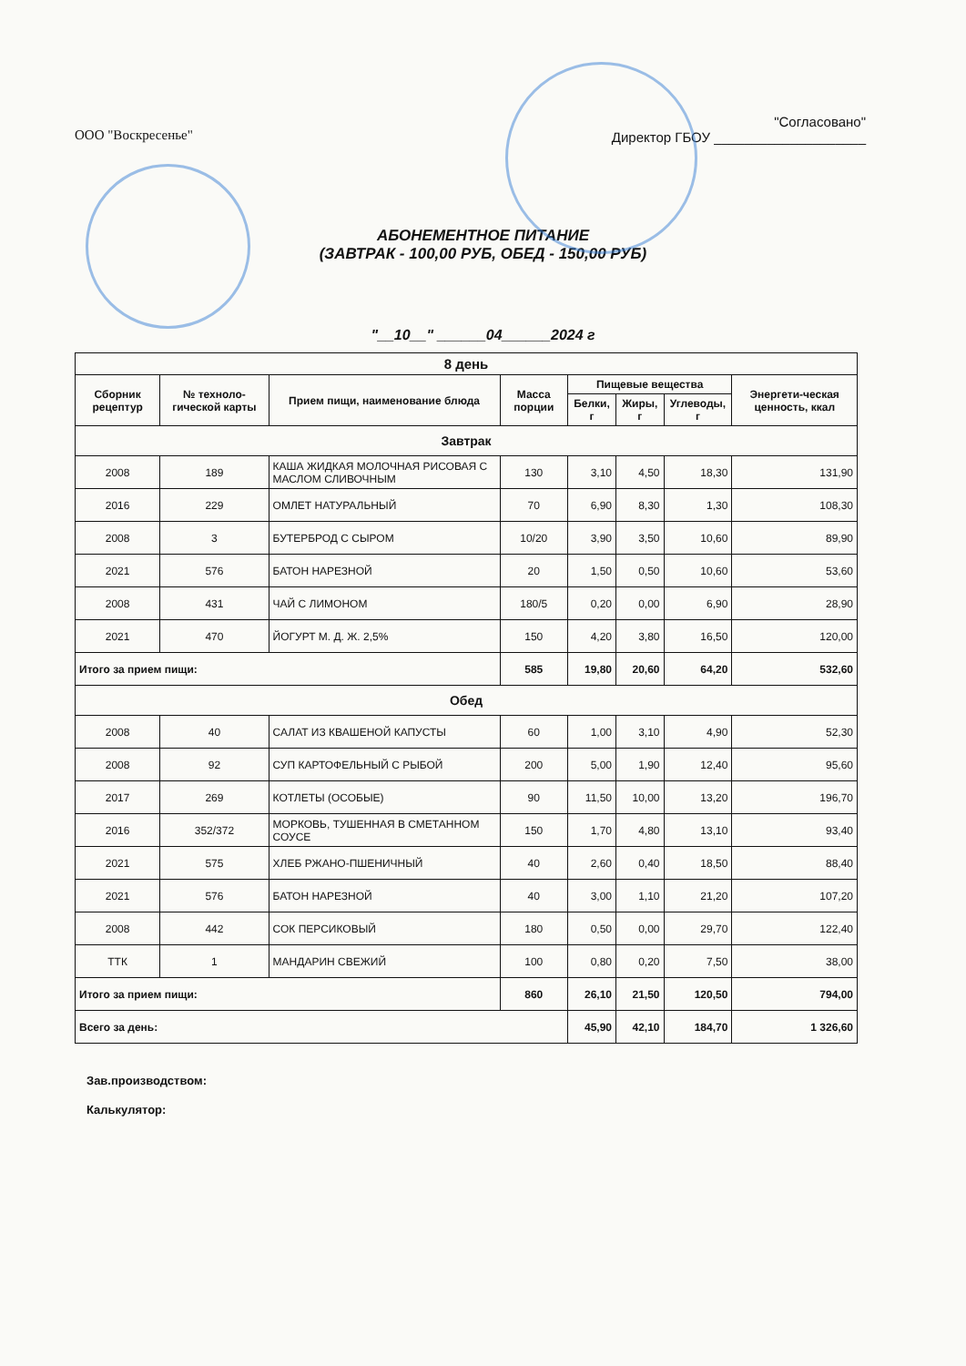ООО "Воскресенье"
"Согласовано"
Директор ГБОУ ____________________
АБОНЕМЕНТНОЕ ПИТАНИЕ
(ЗАВТРАК - 100,00 РУБ, ОБЕД - 150,00 РУБ)
"__10__" ______04______2024 г
| 8 день | | | | | | | |
| --- | --- | --- | --- | --- | --- | --- | --- |
| Сборник рецептур | № техноло-гической карты | Прием пищи, наименование блюда | Масса порции | Пищевые вещества | | | Энергети-ческая ценность, ккал |
| | | | | Белки, г | Жиры, г | Углеводы, г | |
| Завтрак | | | | | | | |
| 2008 | 189 | КАША ЖИДКАЯ МОЛОЧНАЯ РИСОВАЯ С МАСЛОМ СЛИВОЧНЫМ | 130 | 3,10 | 4,50 | 18,30 | 131,90 |
| 2016 | 229 | ОМЛЕТ НАТУРАЛЬНЫЙ | 70 | 6,90 | 8,30 | 1,30 | 108,30 |
| 2008 | 3 | БУТЕРБРОД С СЫРОМ | 10/20 | 3,90 | 3,50 | 10,60 | 89,90 |
| 2021 | 576 | БАТОН НАРЕЗНОЙ | 20 | 1,50 | 0,50 | 10,60 | 53,60 |
| 2008 | 431 | ЧАЙ С ЛИМОНОМ | 180/5 | 0,20 | 0,00 | 6,90 | 28,90 |
| 2021 | 470 | ЙОГУРТ М. Д. Ж. 2,5% | 150 | 4,20 | 3,80 | 16,50 | 120,00 |
| Итого за прием пищи: | | | 585 | 19,80 | 20,60 | 64,20 | 532,60 |
| Обед | | | | | | | |
| 2008 | 40 | САЛАТ ИЗ КВАШЕНОЙ КАПУСТЫ | 60 | 1,00 | 3,10 | 4,90 | 52,30 |
| 2008 | 92 | СУП КАРТОФЕЛЬНЫЙ С РЫБОЙ | 200 | 5,00 | 1,90 | 12,40 | 95,60 |
| 2017 | 269 | КОТЛЕТЫ (ОСОБЫЕ) | 90 | 11,50 | 10,00 | 13,20 | 196,70 |
| 2016 | 352/372 | МОРКОВЬ, ТУШЕННАЯ В СМЕТАННОМ СОУСЕ | 150 | 1,70 | 4,80 | 13,10 | 93,40 |
| 2021 | 575 | ХЛЕБ РЖАНО-ПШЕНИЧНЫЙ | 40 | 2,60 | 0,40 | 18,50 | 88,40 |
| 2021 | 576 | БАТОН НАРЕЗНОЙ | 40 | 3,00 | 1,10 | 21,20 | 107,20 |
| 2008 | 442 | СОК ПЕРСИКОВЫЙ | 180 | 0,50 | 0,00 | 29,70 | 122,40 |
| ТТК | 1 | МАНДАРИН СВЕЖИЙ | 100 | 0,80 | 0,20 | 7,50 | 38,00 |
| Итого за прием пищи: | | | 860 | 26,10 | 21,50 | 120,50 | 794,00 |
| Всего за день: | | | | 45,90 | 42,10 | 184,70 | 1 326,60 |
Зав.производством:
Калькулятор: